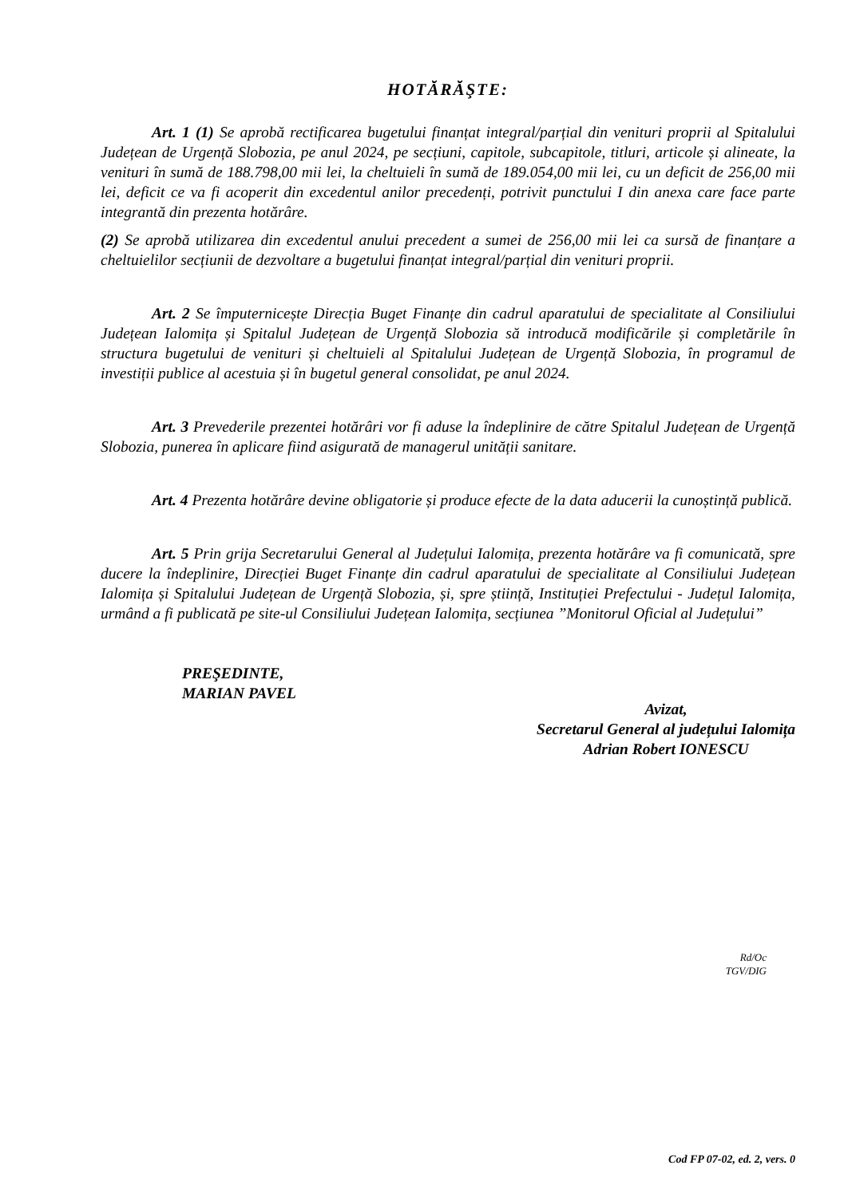HOTĂRĂŞTE:
Art. 1 (1) Se aprobă rectificarea bugetului finanțat integral/parțial din venituri proprii al Spitalului Județean de Urgență Slobozia, pe anul 2024, pe secțiuni, capitole, subcapitole, titluri, articole și alineate, la venituri în sumă de 188.798,00 mii lei, la cheltuieli în sumă de 189.054,00 mii lei, cu un deficit de 256,00 mii lei, deficit ce va fi acoperit din excedentul anilor precedenți, potrivit punctului I din anexa care face parte integrantă din prezenta hotărâre.
(2) Se aprobă utilizarea din excedentul anului precedent a sumei de 256,00 mii lei ca sursă de finanțare a cheltuielilor secțiunii de dezvoltare a bugetului finanțat integral/parțial din venituri proprii.
Art. 2 Se împuternicește Direcția Buget Finanțe din cadrul aparatului de specialitate al Consiliului Județean Ialomița și Spitalul Județean de Urgență Slobozia să introducă modificările și completările în structura bugetului de venituri și cheltuieli al Spitalului Județean de Urgență Slobozia, în programul de investiții publice al acestuia și în bugetul general consolidat, pe anul 2024.
Art. 3 Prevederile prezentei hotărâri vor fi aduse la îndeplinire de către Spitalul Județean de Urgență Slobozia, punerea în aplicare fiind asigurată de managerul unității sanitare.
Art. 4 Prezenta hotărâre devine obligatorie și produce efecte de la data aducerii la cunoștință publică.
Art. 5 Prin grija Secretarului General al Județului Ialomița, prezenta hotărâre va fi comunicată, spre ducere la îndeplinire, Direcției Buget Finanțe din cadrul aparatului de specialitate al Consiliului Județean Ialomița și Spitalului Județean de Urgență Slobozia, și, spre știință, Instituției Prefectului - Județul Ialomița, urmând a fi publicată pe site-ul Consiliului Județean Ialomița, secțiunea ”Monitorul Oficial al Județului”
PREŞEDINTE,
MARIAN PAVEL
Avizat,
Secretarul General al județului Ialomița
Adrian Robert IONESCU
Rd/Oc
TGV/DIG
Cod FP 07-02, ed. 2, vers. 0